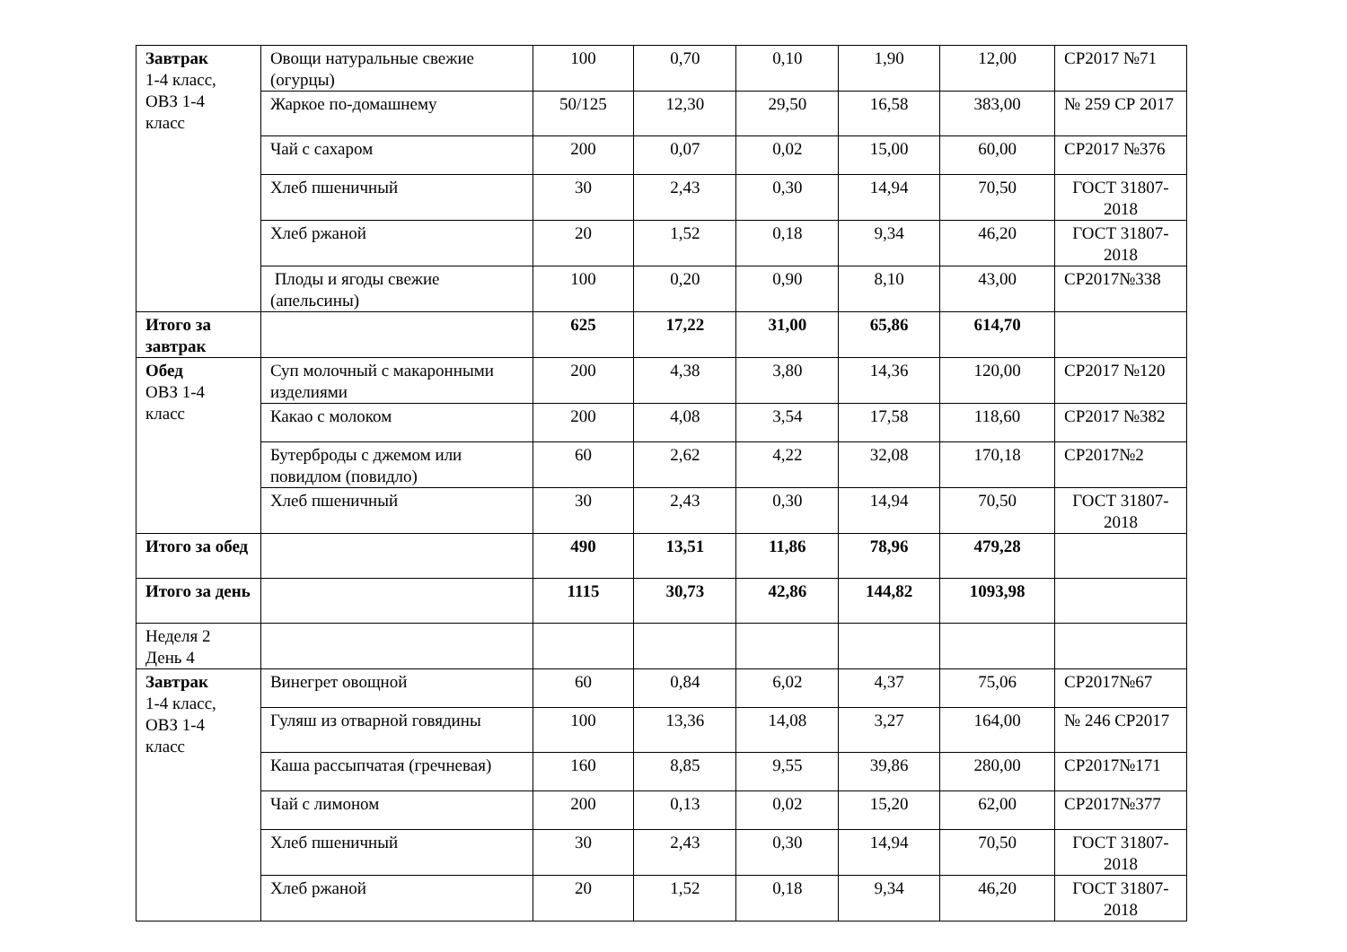| Завтрак 1-4 класс, ОВЗ 1-4 класс | Овощи натуральные свежие (огурцы) | 100 | 0,70 | 0,10 | 1,90 | 12,00 | СР2017 №71 |
| | Жаркое по-домашнему | 50/125 | 12,30 | 29,50 | 16,58 | 383,00 | № 259 СР 2017 |
| | Чай с сахаром | 200 | 0,07 | 0,02 | 15,00 | 60,00 | СР2017 №376 |
| | Хлеб пшеничный | 30 | 2,43 | 0,30 | 14,94 | 70,50 | ГОСТ 31807-2018 |
| | Хлеб ржаной | 20 | 1,52 | 0,18 | 9,34 | 46,20 | ГОСТ 31807-2018 |
| | Плоды и ягоды свежие (апельсины) | 100 | 0,20 | 0,90 | 8,10 | 43,00 | СР2017№338 |
| Итого за завтрак | | 625 | 17,22 | 31,00 | 65,86 | 614,70 | |
| Обед ОВЗ 1-4 класс | Суп молочный с макаронными изделиями | 200 | 4,38 | 3,80 | 14,36 | 120,00 | СР2017 №120 |
| | Какао с молоком | 200 | 4,08 | 3,54 | 17,58 | 118,60 | СР2017 №382 |
| | Бутерброды с джемом или повидлом (повидло) | 60 | 2,62 | 4,22 | 32,08 | 170,18 | СР2017№2 |
| | Хлеб пшеничный | 30 | 2,43 | 0,30 | 14,94 | 70,50 | ГОСТ 31807-2018 |
| Итого за обед | | 490 | 13,51 | 11,86 | 78,96 | 479,28 | |
| Итого за день | | 1115 | 30,73 | 42,86 | 144,82 | 1093,98 | |
| Неделя 2 День 4 | | | | | | | |
| Завтрак 1-4 класс, ОВЗ 1-4 класс | Винегрет овощной | 60 | 0,84 | 6,02 | 4,37 | 75,06 | СР2017№67 |
| | Гуляш из отварной говядины | 100 | 13,36 | 14,08 | 3,27 | 164,00 | № 246 СР2017 |
| | Каша рассыпчатая (гречневая) | 160 | 8,85 | 9,55 | 39,86 | 280,00 | СР2017№171 |
| | Чай с лимоном | 200 | 0,13 | 0,02 | 15,20 | 62,00 | СР2017№377 |
| | Хлеб пшеничный | 30 | 2,43 | 0,30 | 14,94 | 70,50 | ГОСТ 31807-2018 |
| | Хлеб ржаной | 20 | 1,52 | 0,18 | 9,34 | 46,20 | ГОСТ 31807-2018 |